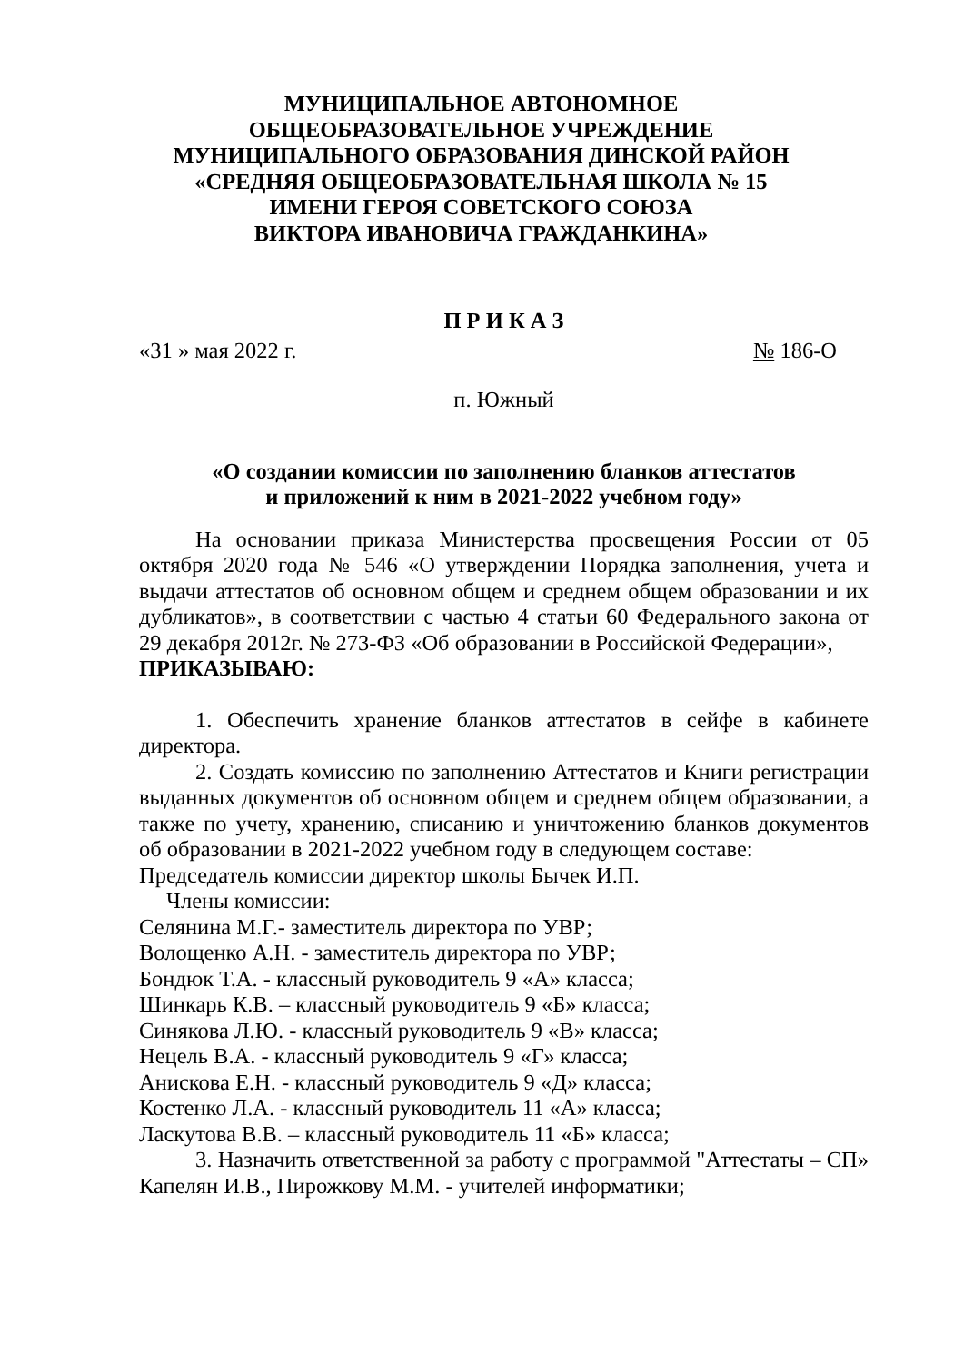МУНИЦИПАЛЬНОЕ АВТОНОМНОЕ
ОБЩЕОБРАЗОВАТЕЛЬНОЕ УЧРЕЖДЕНИЕ
МУНИЦИПАЛЬНОГО ОБРАЗОВАНИЯ ДИНСКОЙ РАЙОН
«СРЕДНЯЯ ОБЩЕОБРАЗОВАТЕЛЬНАЯ ШКОЛА № 15
ИМЕНИ ГЕРОЯ СОВЕТСКОГО СОЮЗА
ВИКТОРА ИВАНОВИЧА ГРАЖДАНКИНА»
П Р И К А З
«31 » мая 2022 г. № 186-О
п. Южный
«О создании комиссии по заполнению бланков аттестатов
и приложений к ним в 2021-2022 учебном году»
На основании приказа Министерства просвещения России от 05 октября 2020 года № 546 «О утверждении Порядка заполнения, учета и выдачи аттестатов об основном общем и среднем общем образовании и их дубликатов», в соответствии с частью 4 статьи 60 Федерального закона от 29 декабря 2012г. № 273-ФЗ «Об образовании в Российской Федерации»,
ПРИКАЗЫВАЮ:
1. Обеспечить хранение бланков аттестатов в сейфе в кабинете директора.
2. Создать комиссию по заполнению Аттестатов и Книги регистрации выданных документов об основном общем и среднем общем образовании, а также по учету, хранению, списанию и уничтожению бланков документов об образовании в 2021-2022 учебном году в следующем составе:
Председатель комиссии директор школы Бычек И.П.
Члены комиссии:
Селянина М.Г.- заместитель директора по УВР;
Волощенко А.Н. - заместитель директора по УВР;
Бондюк Т.А. - классный руководитель 9 «А» класса;
Шинкарь К.В. – классный руководитель 9 «Б» класса;
Синякова Л.Ю. - классный руководитель 9 «В» класса;
Нецель В.А. - классный руководитель 9 «Г» класса;
Анискова Е.Н. - классный руководитель 9 «Д» класса;
Костенко Л.А. - классный руководитель 11 «А» класса;
Ласкутова В.В. – классный руководитель 11 «Б» класса;
3. Назначить ответственной за работу с программой "Аттестаты – СП» Капелян И.В., Пирожкову М.М. - учителей информатики;